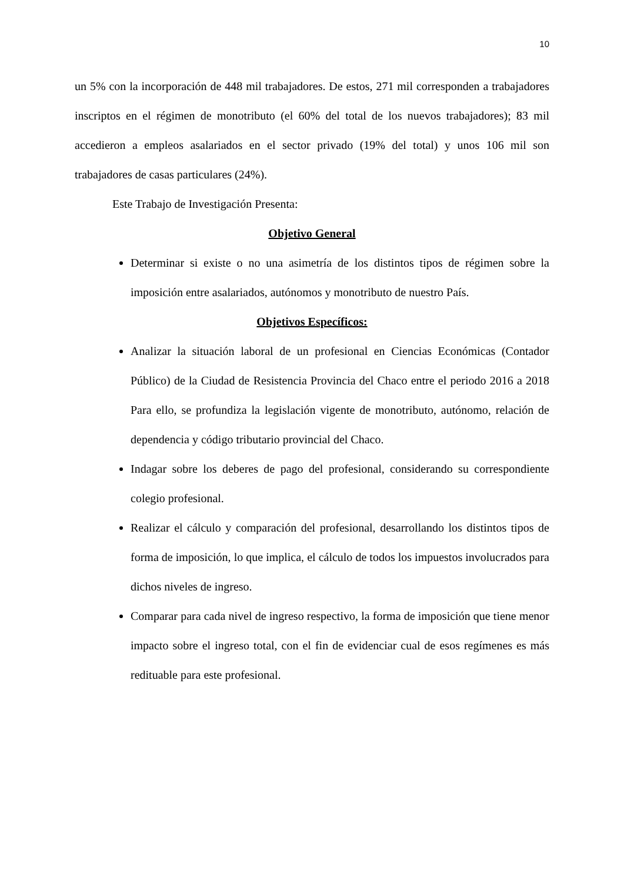10
un 5% con la incorporación de 448 mil trabajadores. De estos, 271 mil corresponden a trabajadores inscriptos en el régimen de monotributo (el 60% del total de los nuevos trabajadores); 83 mil accedieron a empleos asalariados en el sector privado (19% del total) y unos 106 mil son trabajadores de casas particulares (24%).
Este Trabajo de Investigación Presenta:
Objetivo General
Determinar si existe o no una asimetría de los distintos tipos de régimen sobre la imposición entre asalariados, autónomos y monotributo de nuestro País.
Objetivos Específicos:
Analizar la situación laboral de un profesional en Ciencias Económicas (Contador Público) de la Ciudad de Resistencia Provincia del Chaco entre el periodo 2016 a 2018 Para ello, se profundiza la legislación vigente de monotributo, autónomo, relación de dependencia y código tributario provincial del Chaco.
Indagar sobre los deberes de pago del profesional, considerando su correspondiente colegio profesional.
Realizar el cálculo y comparación del profesional, desarrollando los distintos tipos de forma de imposición, lo que implica, el cálculo de todos los impuestos involucrados para dichos niveles de ingreso.
Comparar para cada nivel de ingreso respectivo, la forma de imposición que tiene menor impacto sobre el ingreso total, con el fin de evidenciar cual de esos regímenes es más redituable para este profesional.